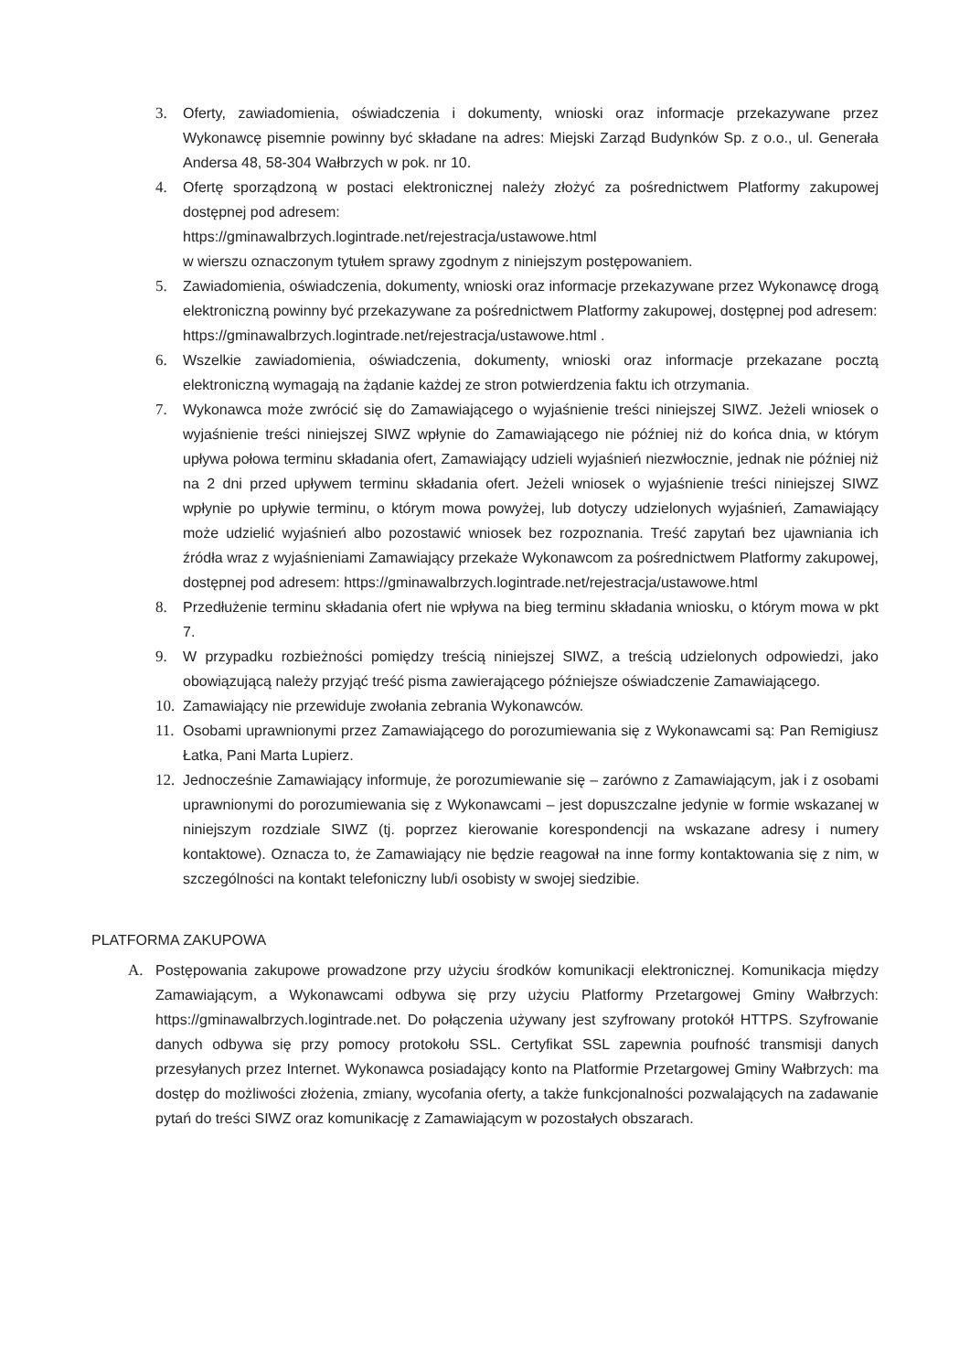3. Oferty, zawiadomienia, oświadczenia i dokumenty, wnioski oraz informacje przekazywane przez Wykonawcę pisemnie powinny być składane na adres: Miejski Zarząd Budynków Sp. z o.o., ul. Generała Andersa 48, 58-304 Wałbrzych w pok. nr 10.
4. Ofertę sporządzoną w postaci elektronicznej należy złożyć za pośrednictwem Platformy zakupowej dostępnej pod adresem:
https://gminawalbrzych.logintrade.net/rejestracja/ustawowe.html
w wierszu oznaczonym tytułem sprawy zgodnym z niniejszym postępowaniem.
5. Zawiadomienia, oświadczenia, dokumenty, wnioski oraz informacje przekazywane przez Wykonawcę drogą elektroniczną powinny być przekazywane za pośrednictwem Platformy zakupowej, dostępnej pod adresem:
https://gminawalbrzych.logintrade.net/rejestracja/ustawowe.html .
6. Wszelkie zawiadomienia, oświadczenia, dokumenty, wnioski oraz informacje przekazane pocztą elektroniczną wymagają na żądanie każdej ze stron potwierdzenia faktu ich otrzymania.
7. Wykonawca może zwrócić się do Zamawiającego o wyjaśnienie treści niniejszej SIWZ. Jeżeli wniosek o wyjaśnienie treści niniejszej SIWZ wpłynie do Zamawiającego nie później niż do końca dnia, w którym upływa połowa terminu składania ofert, Zamawiający udzieli wyjaśnień niezwłocznie, jednak nie później niż na 2 dni przed upływem terminu składania ofert. Jeżeli wniosek o wyjaśnienie treści niniejszej SIWZ wpłynie po upływie terminu, o którym mowa powyżej, lub dotyczy udzielonych wyjaśnień, Zamawiający może udzielić wyjaśnień albo pozostawić wniosek bez rozpoznania. Treść zapytań bez ujawniania ich źródła wraz z wyjaśnieniami Zamawiający przekaże Wykonawcom za pośrednictwem Platformy zakupowej, dostępnej pod adresem: https://gminawalbrzych.logintrade.net/rejestracja/ustawowe.html
8. Przedłużenie terminu składania ofert nie wpływa na bieg terminu składania wniosku, o którym mowa w pkt 7.
9. W przypadku rozbieżności pomiędzy treścią niniejszej SIWZ, a treścią udzielonych odpowiedzi, jako obowiązującą należy przyjąć treść pisma zawierającego późniejsze oświadczenie Zamawiającego.
10.
Zamawiający nie przewiduje zwołania zebrania Wykonawców.
11.
Osobami uprawnionymi przez Zamawiającego do porozumiewania się z Wykonawcami są: Pan Remigiusz Łatka, Pani Marta Lupierz.
12.
Jednocześnie Zamawiający informuje, że porozumiewanie się – zarówno z Zamawiającym, jak i z osobami uprawnionymi do porozumiewania się z Wykonawcami – jest dopuszczalne jedynie w formie wskazanej w niniejszym rozdziale SIWZ (tj. poprzez kierowanie korespondencji na wskazane adresy i numery kontaktowe). Oznacza to, że Zamawiający nie będzie reagował na inne formy kontaktowania się z nim, w szczególności na kontakt telefoniczny lub/i osobisty w swojej siedzibie.
PLATFORMA ZAKUPOWA
A. Postępowania zakupowe prowadzone przy użyciu środków komunikacji elektronicznej. Komunikacja między Zamawiającym, a Wykonawcami odbywa się przy użyciu Platformy Przetargowej Gminy Wałbrzych: https://gminawalbrzych.logintrade.net. Do połączenia używany jest szyfrowany protokół HTTPS. Szyfrowanie danych odbywa się przy pomocy protokołu SSL. Certyfikat SSL zapewnia poufność transmisji danych przesyłanych przez Internet. Wykonawca posiadający konto na Platformie Przetargowej Gminy Wałbrzych: ma dostęp do możliwości złożenia, zmiany, wycofania oferty, a także funkcjonalności pozwalających na zadawanie pytań do treści SIWZ oraz komunikację z Zamawiającym w pozostałych obszarach.